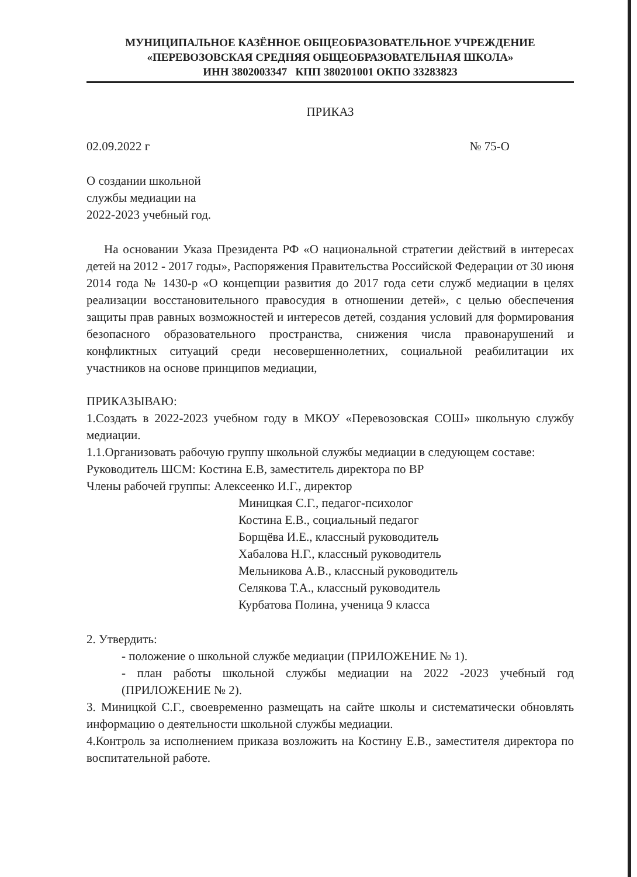МУНИЦИПАЛЬНОЕ КАЗЁННОЕ ОБЩЕОБРАЗОВАТЕЛЬНОЕ УЧРЕЖДЕНИЕ
«ПЕРЕВОЗОВСКАЯ СРЕДНЯЯ ОБЩЕОБРАЗОВАТЕЛЬНАЯ ШКОЛА»
ИНН 3802003347 КПП 380201001 ОКПО 33283823
ПРИКАЗ
02.09.2022 г № 75-О
О создании школьной
службы медиации на
2022-2023 учебный год.
На основании Указа Президента РФ «О национальной стратегии действий в интересах детей на 2012 - 2017 годы», Распоряжения Правительства Российской Федерации от 30 июня 2014 года № 1430-р «О концепции развития до 2017 года сети служб медиации в целях реализации восстановительного правосудия в отношении детей», с целью обеспечения защиты прав равных возможностей и интересов детей, создания условий для формирования безопасного образовательного пространства, снижения числа правонарушений и конфликтных ситуаций среди несовершеннолетних, социальной реабилитации их участников на основе принципов медиации,
ПРИКАЗЫВАЮ:
1.Создать в 2022-2023 учебном году в МКОУ «Перевозовская СОШ» школьную службу медиации.
1.1.Организовать рабочую группу школьной службы медиации в следующем составе:
Руководитель ШСМ: Костина Е.В, заместитель директора по ВР
Члены рабочей группы: Алексеенко И.Г., директор
Миницкая С.Г., педагог-психолог
Костина Е.В., социальный педагог
Борщёва И.Е., классный руководитель
Хабалова Н.Г., классный руководитель
Мельникова А.В., классный руководитель
Селякова Т.А., классный руководитель
Курбатова Полина, ученица 9 класса
2. Утвердить:
- положение о школьной службе медиации (ПРИЛОЖЕНИЕ № 1).
- план работы школьной службы медиации на 2022 -2023 учебный год (ПРИЛОЖЕНИЕ № 2).
3. Миницкой С.Г., своевременно размещать на сайте школы и систематически обновлять информацию о деятельности школьной службы медиации.
4.Контроль за исполнением приказа возложить на Костину Е.В., заместителя директора по воспитательной работе.